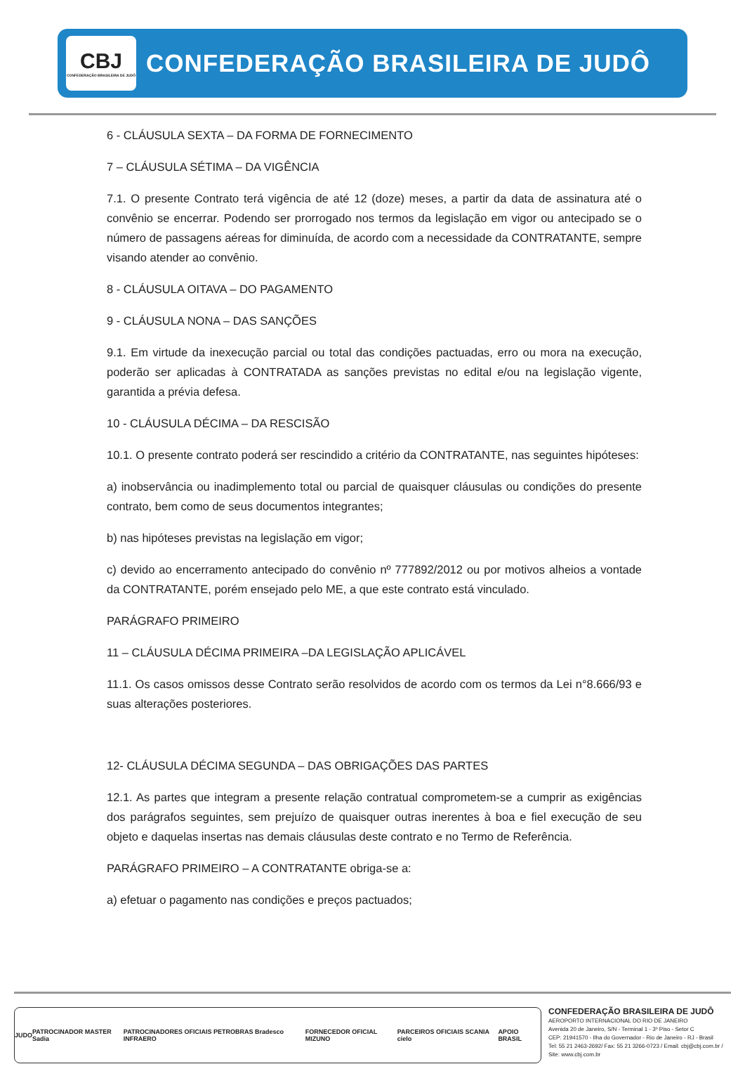CBJ
CONFEDERAÇÃO BRASILEIRA DE JUDÔ
CONFEDERAÇÃO BRASILEIRA DE JUDÔ
6 - CLÁUSULA SEXTA – DA FORMA DE FORNECIMENTO
7 – CLÁUSULA SÉTIMA – DA VIGÊNCIA
7.1. O presente Contrato terá vigência de até 12 (doze) meses, a partir da data de assinatura até o convênio se encerrar. Podendo ser prorrogado nos termos da legislação em vigor ou antecipado se o número de passagens aéreas for diminuída, de acordo com a necessidade da CONTRATANTE, sempre visando atender ao convênio.
8 - CLÁUSULA OITAVA – DO PAGAMENTO
9 - CLÁUSULA NONA – DAS SANÇÕES
9.1. Em virtude da inexecução parcial ou total das condições pactuadas, erro ou mora na execução, poderão ser aplicadas à CONTRATADA as sanções previstas no edital e/ou na legislação vigente, garantida a prévia defesa.
10 - CLÁUSULA DÉCIMA – DA RESCISÃO
10.1. O presente contrato poderá ser rescindido a critério da CONTRATANTE, nas seguintes hipóteses:
a) inobservância ou inadimplemento total ou parcial de quaisquer cláusulas ou condições do presente contrato, bem como de seus documentos integrantes;
b) nas hipóteses previstas na legislação em vigor;
c) devido ao encerramento antecipado do convênio nº 777892/2012 ou por motivos alheios a vontade da CONTRATANTE, porém ensejado pelo ME, a que este contrato está vinculado.
PARÁGRAFO PRIMEIRO
11 – CLÁUSULA DÉCIMA PRIMEIRA –DA LEGISLAÇÃO APLICÁVEL
11.1. Os casos omissos desse Contrato serão resolvidos de acordo com os termos da Lei n°8.666/93 e suas alterações posteriores.
12- CLÁUSULA DÉCIMA SEGUNDA – DAS OBRIGAÇÕES DAS PARTES
12.1. As partes que integram a presente relação contratual comprometem-se a cumprir as exigências dos parágrafos seguintes, sem prejuízo de quaisquer outras inerentes à boa e fiel execução de seu objeto e daquelas insertas nas demais cláusulas deste contrato e no Termo de Referência.
PARÁGRAFO PRIMEIRO – A CONTRATANTE obriga-se a:
a) efetuar o pagamento nas condições e preços pactuados;
JUDO PATROCINADOR MASTER Sadia PATROCINADORES OFICIAIS PETROBRAS Bradesco INFRAERO FORNECEDOR OFICIAL MIZUNO PARCEIROS OFICIAIS SCANIA cielo APOIO BRASIL
CONFEDERAÇÃO BRASILEIRA DE JUDÔ
AEROPORTO INTERNACIONAL DO RIO DE JANEIRO
Avenida 20 de Janeiro, S/N - Terminal 1 - 3º Piso - Setor C
CEP: 21941570 - Ilha do Governador - Rio de Janeiro - RJ - Brasil
Tel: 55 21 2463-2692/ Fax: 55 21 3266-0723 / Email: cbj@cbj.com.br / Site: www.cbj.com.br